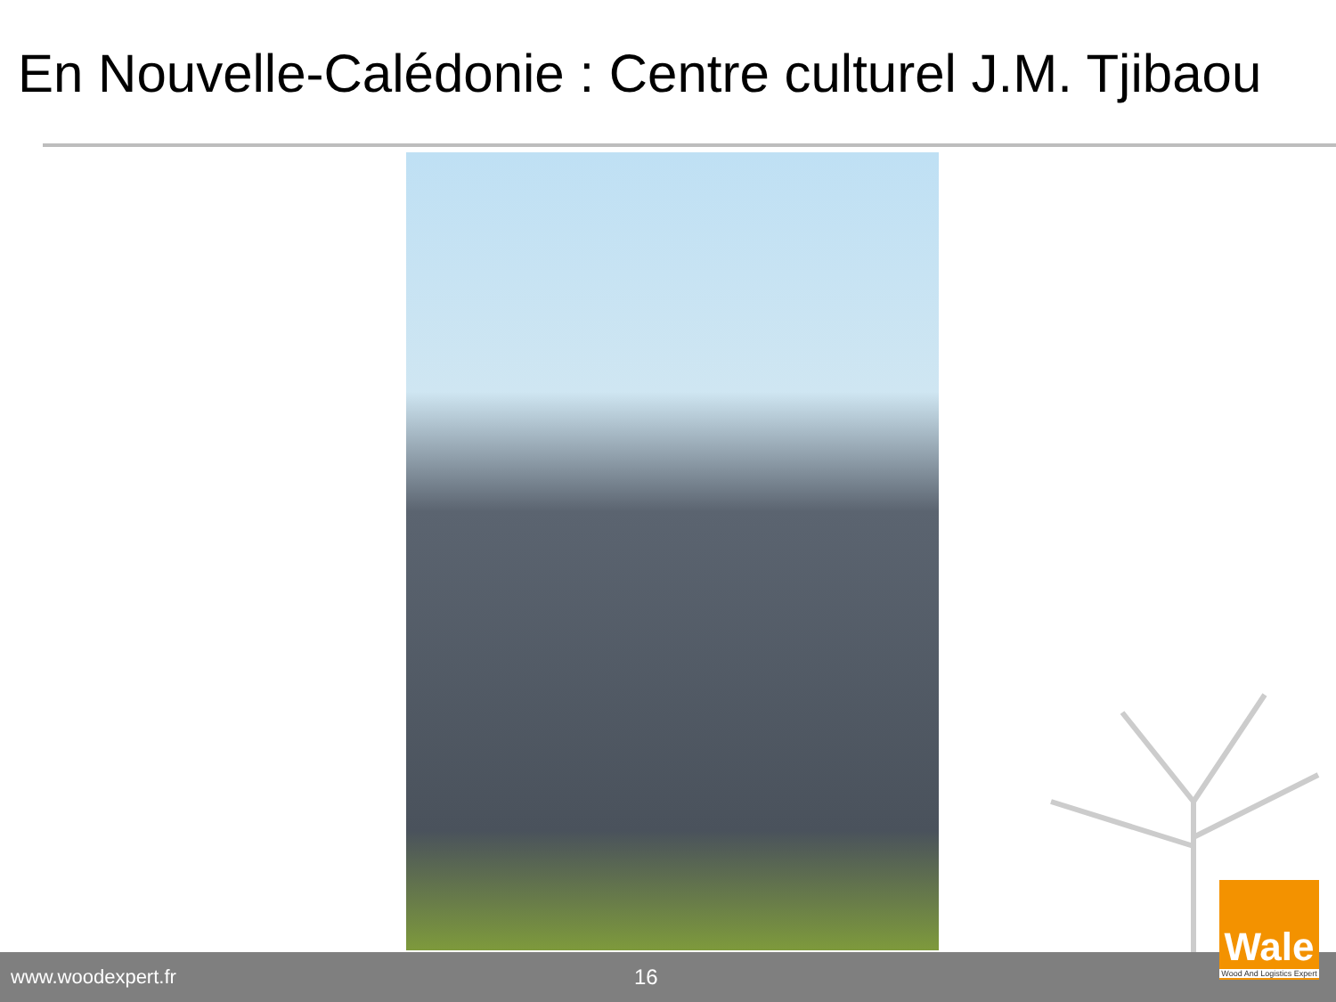En Nouvelle-Calédonie : Centre culturel J.M. Tjibaou
www.woodexpert.fr 16
Wale
Wood And Logistics Expert